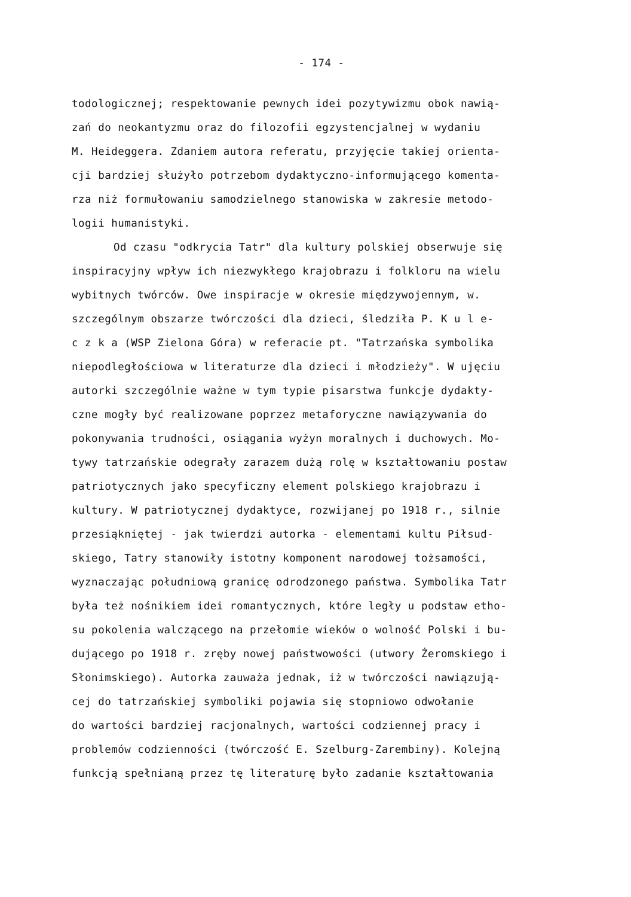- 174 -
todologicznej; respektowanie pewnych idei pozytywizmu obok nawią-
zań do neokantyzmu oraz do filozofii egzystencjalnej w wydaniu
M. Heideggera. Zdaniem autora referatu, przyjęcie takiej orienta-
cji bardziej służyło potrzebom dydaktyczno-informującego komenta-
rza niż formułowaniu samodzielnego stanowiska w zakresie metodo-
logii humanistyki.
Od czasu "odkrycia Tatr" dla kultury polskiej obserwuje się
inspiracyjny wpływ ich niezwykłego krajobrazu i folkloru na wielu
wybitnych twórców. Owe inspiracje w okresie międzywojennym, w.
szczególnym obszarze twórczości dla dzieci, śledziła P. K u l e-
c z k a (WSP Zielona Góra) w referacie pt. "Tatrzańska symbolika
niepodległościowa w literaturze dla dzieci i młodzieży". W ujęciu
autorki szczególnie ważne w tym typie pisarstwa funkcje dydakty-
czne mogły być realizowane poprzez metaforyczne nawiązywania do
pokonywania trudności, osiągania wyżyn moralnych i duchowych. Mo-
tywy tatrzańskie odegrały zarazem dużą rolę w kształtowaniu postaw
patriotycznych jako specyficzny element polskiego krajobrazu i
kultury. W patriotycznej dydaktyce, rozwijanej po 1918 r., silnie
przesiąkniętej - jak twierdzi autorka - elementami kultu Piłsud-
skiego, Tatry stanowiły istotny komponent narodowej tożsamości,
wyznaczając południową granicę odrodzonego państwa. Symbolika Tatr
była też nośnikiem idei romantycznych, które legły u podstaw etho-
su pokolenia walczącego na przełomie wieków o wolność Polski i bu-
dującego po 1918 r. zręby nowej państwowości (utwory Żeromskiego i
Słonimskiego). Autorka zauważa jednak, iż w twórczości nawiązują-
cej do tatrzańskiej symboliki pojawia się stopniowo odwołanie
do wartości bardziej racjonalnych, wartości codziennej pracy i
problemów codzienności (twórczość E. Szelburg-Zarembiny). Kolejną
funkcją spełnianą przez tę literaturę było zadanie kształtowania